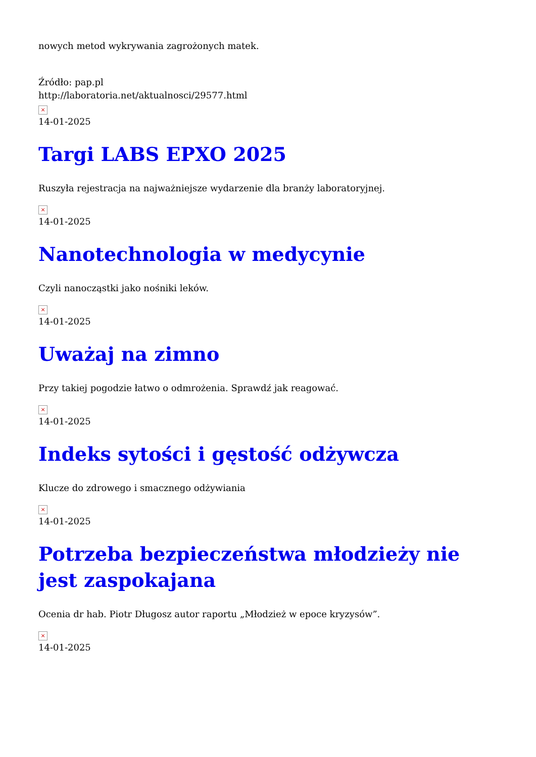nowych metod wykrywania zagrożonych matek.
Źródło: pap.pl
http://laboratoria.net/aktualnosci/29577.html
×
14-01-2025
Targi LABS EPXO 2025
Ruszyła rejestracja na najważniejsze wydarzenie dla branży laboratoryjnej.
×
14-01-2025
Nanotechnologia w medycynie
Czyli nanocząstki jako nośniki leków.
×
14-01-2025
Uważaj na zimno
Przy takiej pogodzie łatwo o odmrożenia. Sprawdź jak reagować.
×
14-01-2025
Indeks sytości i gęstość odżywcza
Klucze do zdrowego i smacznego odżywiania
×
14-01-2025
Potrzeba bezpieczeństwa młodzieży nie jest zaspokajana
Ocenia dr hab. Piotr Długosz autor raportu „Młodzież w epoce kryzysów”.
×
14-01-2025